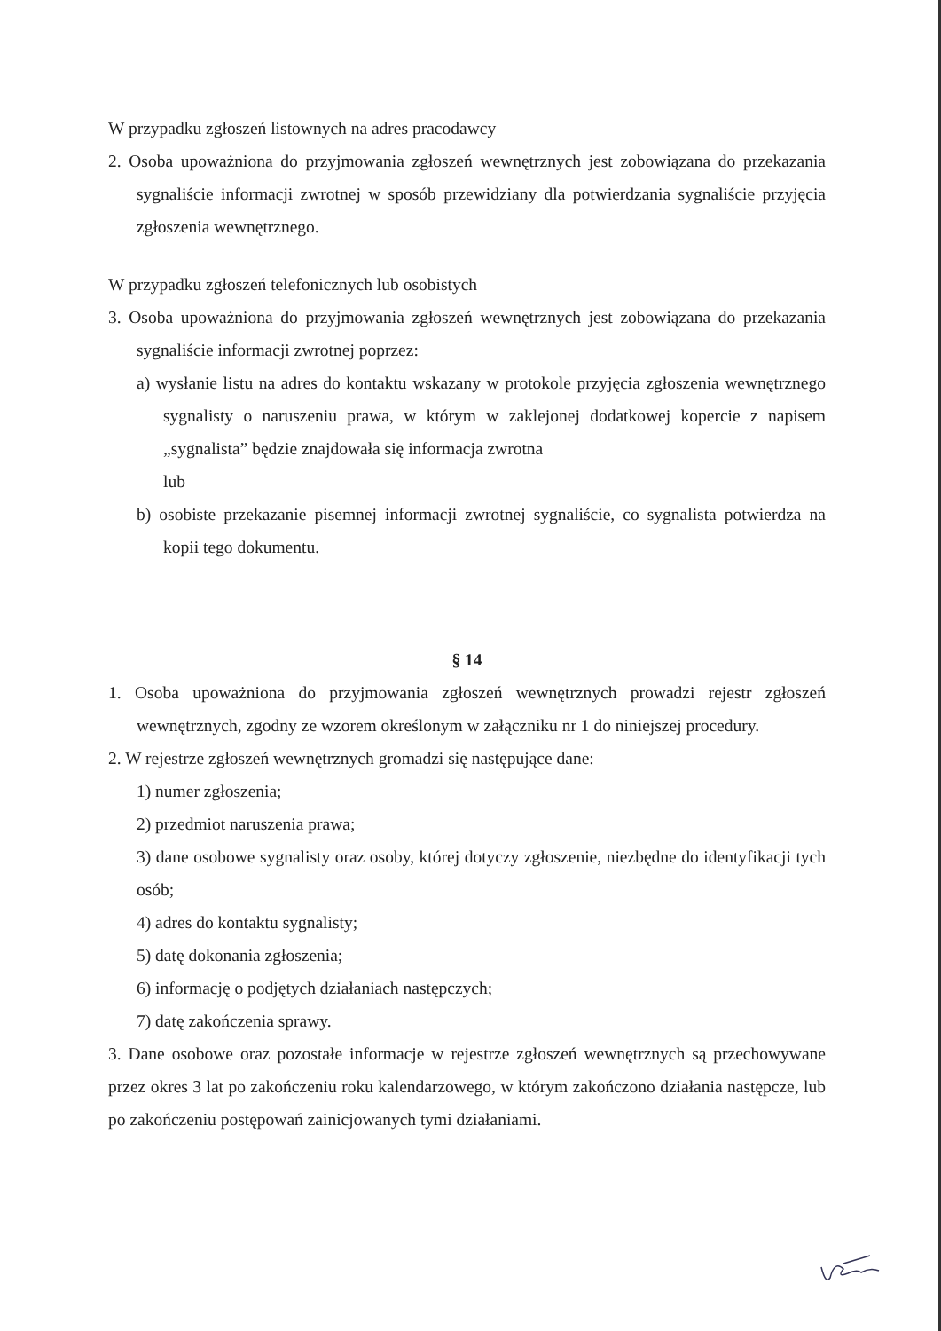W przypadku zgłoszeń listownych na adres pracodawcy
2. Osoba upoważniona do przyjmowania zgłoszeń wewnętrznych jest zobowiązana do przekazania sygnaliście informacji zwrotnej w sposób przewidziany dla potwierdzania sygnaliście przyjęcia zgłoszenia wewnętrznego.
W przypadku zgłoszeń telefonicznych lub osobistych
3. Osoba upoważniona do przyjmowania zgłoszeń wewnętrznych jest zobowiązana do przekazania sygnaliście informacji zwrotnej poprzez:
a) wysłanie listu na adres do kontaktu wskazany w protokole przyjęcia zgłoszenia wewnętrznego sygnalisty o naruszeniu prawa, w którym w zaklejonej dodatkowej kopercie z napisem „sygnalista” będzie znajdowała się informacja zwrotna
lub
b) osobiste przekazanie pisemnej informacji zwrotnej sygnaliście, co sygnalista potwierdza na kopii tego dokumentu.
§ 14
1. Osoba upoważniona do przyjmowania zgłoszeń wewnętrznych prowadzi rejestr zgłoszeń wewnętrznych, zgodny ze wzorem określonym w załączniku nr 1 do niniejszej procedury.
2. W rejestrze zgłoszeń wewnętrznych gromadzi się następujące dane:
1) numer zgłoszenia;
2) przedmiot naruszenia prawa;
3) dane osobowe sygnalisty oraz osoby, której dotyczy zgłoszenie, niezbędne do identyfikacji tych osób;
4) adres do kontaktu sygnalisty;
5) datę dokonania zgłoszenia;
6) informację o podjętych działaniach następczych;
7) datę zakończenia sprawy.
3. Dane osobowe oraz pozostałe informacje w rejestrze zgłoszeń wewnętrznych są przechowywane przez okres 3 lat po zakończeniu roku kalendarzowego, w którym zakończono działania następcze, lub po zakończeniu postępowań zainicjowanych tymi działaniami.